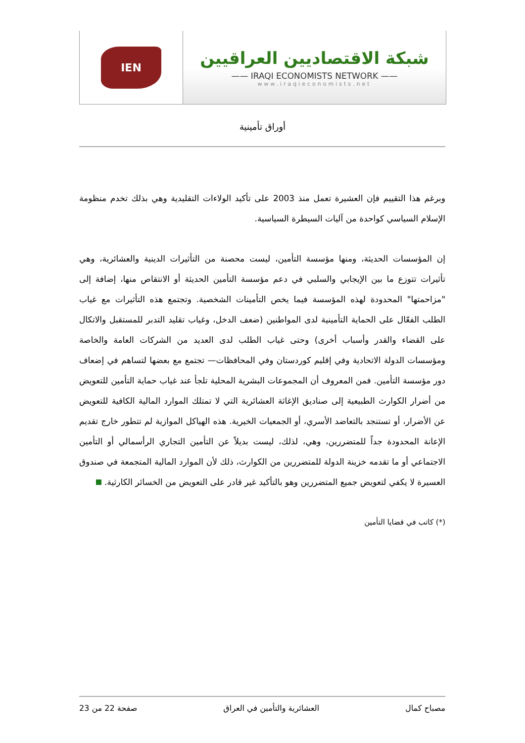IEN
شبكة الاقتصاديين العراقيين
—— IRAQI ECONOMISTS NETWORK ——
www.iraqieconomists.net
أوراق تأمينية
وبرغم هذا التقييم فإن العشيرة تعمل منذ 2003 على تأكيد الولاءات التقليدية وهي بذلك تخدم منظومة الإسلام السياسي كواحدة من آليات السيطرة السياسية.
إن المؤسسات الحديثة، ومنها مؤسسة التأمين، ليست محصنة من التأثيرات الدينية والعشائرية، وهي تأثيرات تتوزع ما بين الإيجابي والسلبي في دعم مؤسسة التأمين الحديثة أو الانتقاص منها، إضافة إلى "مزاحمتها" المحدودة لهذه المؤسسة فيما يخص التأمينات الشخصية. وتجتمع هذه التأثيرات مع غياب الطلب الفعّال على الحماية التأمينية لدى المواطنين (ضعف الدخل، وغياب تقليد التدبر للمستقبل والاتكال على القضاء والقدر وأسباب أخرى) وحتى غياب الطلب لدى العديد من الشركات العامة والخاصة ومؤسسات الدولة الاتحادية وفي إقليم كوردستان وفي المحافظات— تجتمع مع بعضها لتساهم في إضعاف دور مؤسسة التأمين. فمن المعروف أن المجموعات البشرية المحلية تلجأ عند غياب حماية التأمين للتعويض من أضرار الكوارث الطبيعية إلى صناديق الإغاثة العشائرية التي لا تمتلك الموارد المالية الكافية للتعويض عن الأضرار، أو تستنجد بالتعاضد الأسري، أو الجمعيات الخيرية. هذه الهياكل الموازية لم تتطور خارج تقديم الإعانة المحدودة جداً للمتضررين، وهي، لذلك، ليست بديلاً عن التأمين التجاري الرأسمالي أو التأمين الاجتماعي أو ما تقدمه خزينة الدولة للمتضررين من الكوارث، ذلك لأن الموارد المالية المتجمعة في صندوق العسيرة لا يكفي لتعويض جميع المتضررين وهو بالتأكيد غير قادر على التعويض من الخسائر الكارثية.
(*) كاتب في قضايا التأمين
مصباح كمال العشائرية والتأمين في العراق صفحة 22 من 23